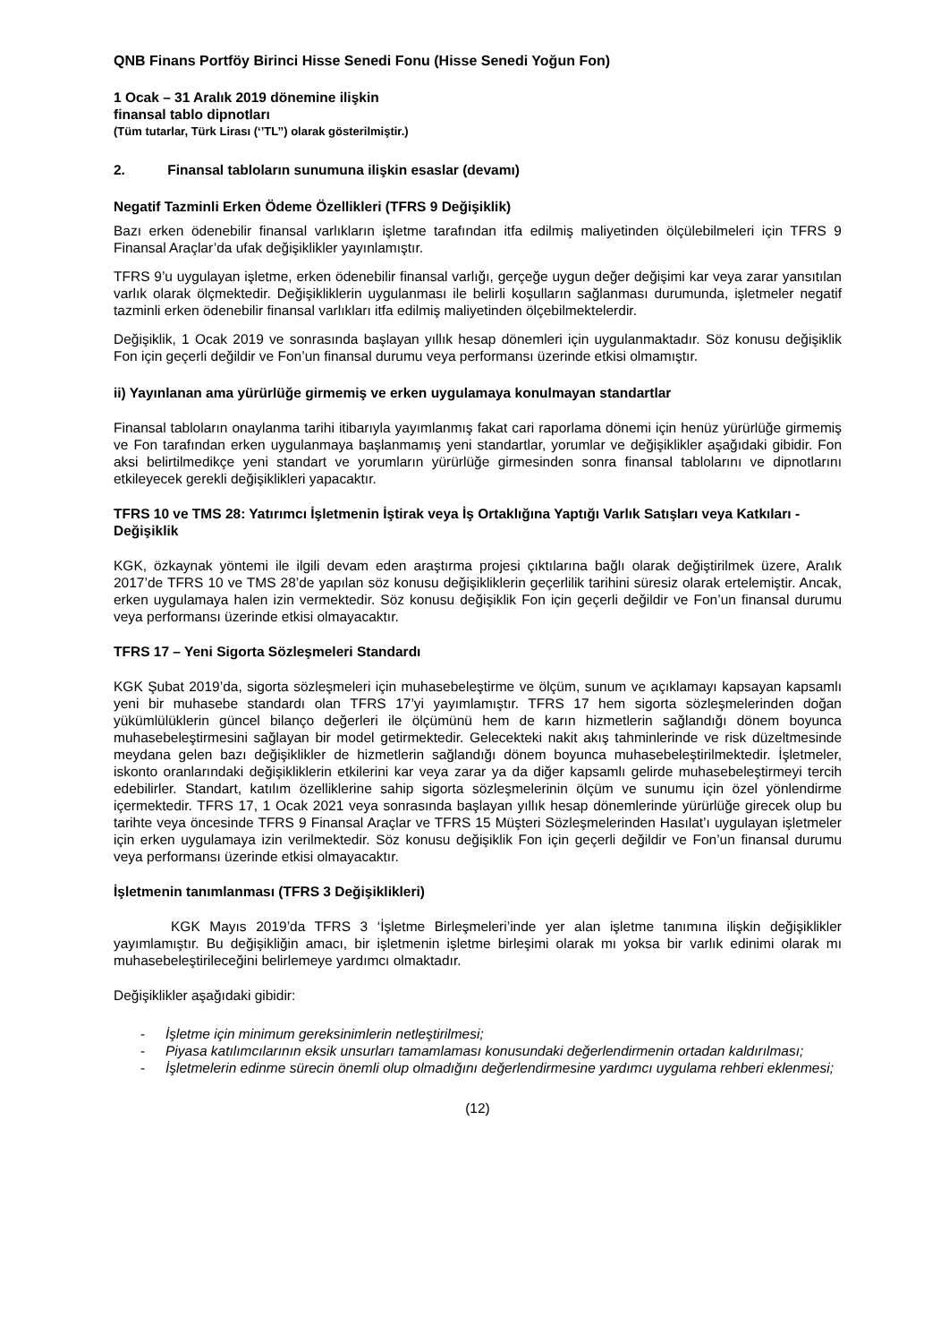QNB Finans Portföy Birinci Hisse Senedi Fonu (Hisse Senedi Yoğun Fon)
1 Ocak – 31 Aralık 2019 dönemine ilişkin
finansal tablo dipnotları
(Tüm tutarlar, Türk Lirası (‘’TL’’) olarak gösterilmiştir.)
2. Finansal tabloların sunumuna ilişkin esaslar (devamı)
Negatif Tazminli Erken Ödeme Özellikleri (TFRS 9 Değişiklik)
Bazı erken ödenebilir finansal varlıkların işletme tarafından itfa edilmiş maliyetinden ölçülebilmeleri için TFRS 9 Finansal Araçlar’da ufak değişiklikler yayınlamıştır.
TFRS 9’u uygulayan işletme, erken ödenebilir finansal varlığı, gerçeğe uygun değer değişimi kar veya zarar yansıtılan varlık olarak ölçmektedir. Değişikliklerin uygulanması ile belirli koşulların sağlanması durumunda, işletmeler negatif tazminli erken ödenebilir finansal varlıkları itfa edilmiş maliyetinden ölçebilmektelerdir.
Değişiklik, 1 Ocak 2019 ve sonrasında başlayan yıllık hesap dönemleri için uygulanmaktadır. Söz konusu değişiklik Fon için geçerli değildir ve Fon’un finansal durumu veya performansı üzerinde etkisi olmamıştır.
ii) Yayınlanan ama yürürlüğe girmemiş ve erken uygulamaya konulmayan standartlar
Finansal tabloların onaylanma tarihi itibarıyla yayımlanmış fakat cari raporlama dönemi için henüz yürürlüğe girmemiş ve Fon tarafından erken uygulanmaya başlanmamış yeni standartlar, yorumlar ve değişiklikler aşağıdaki gibidir. Fon aksi belirtilmedikçe yeni standart ve yorumların yürürlüğe girmesinden sonra finansal tablolarını ve dipnotlarını etkileyecek gerekli değişiklikleri yapacaktır.
TFRS 10 ve TMS 28: Yatırımcı İşletmenin İştirak veya İş Ortaklığına Yaptığı Varlık Satışları veya Katkıları - Değişiklik
KGK, özkaynak yöntemi ile ilgili devam eden araştırma projesi çıktılarına bağlı olarak değiştirilmek üzere, Aralık 2017’de TFRS 10 ve TMS 28’de yapılan söz konusu değişikliklerin geçerlilik tarihini süresiz olarak ertelemiştir. Ancak, erken uygulamaya halen izin vermektedir. Söz konusu değişiklik Fon için geçerli değildir ve Fon’un finansal durumu veya performansı üzerinde etkisi olmayacaktır.
TFRS 17 – Yeni Sigorta Sözleşmeleri Standardı
KGK Şubat 2019’da, sigorta sözleşmeleri için muhasebeleştirme ve ölçüm, sunum ve açıklamayı kapsayan kapsamlı yeni bir muhasebe standardı olan TFRS 17’yi yayımlamıştır. TFRS 17 hem sigorta sözleşmelerinden doğan yükümlülüklerin güncel bilanço değerleri ile ölçümünü hem de karın hizmetlerin sağlandığı dönem boyunca muhasebeleştirmesini sağlayan bir model getirmektedir. Gelecekteki nakit akış tahminlerinde ve risk düzeltmesinde meydana gelen bazı değişiklikler de hizmetlerin sağlandığı dönem boyunca muhasebeleştirilmektedir. İşletmeler, iskonto oranlarındaki değişikliklerin etkilerini kar veya zarar ya da diğer kapsamlı gelirde muhasebeleştirmeyi tercih edebilirler. Standart, katılım özelliklerine sahip sigorta sözleşmelerinin ölçüm ve sunumu için özel yönlendirme içermektedir. TFRS 17, 1 Ocak 2021 veya sonrasında başlayan yıllık hesap dönemlerinde yürürlüğe girecek olup bu tarihte veya öncesinde TFRS 9 Finansal Araçlar ve TFRS 15 Müşteri Sözleşmelerinden Hasılat’ı uygulayan işletmeler için erken uygulamaya izin verilmektedir. Söz konusu değişiklik Fon için geçerli değildir ve Fon’un finansal durumu veya performansı üzerinde etkisi olmayacaktır.
İşletmenin tanımlanması (TFRS 3 Değişiklikleri)
KGK Mayıs 2019’da TFRS 3 ‘İşletme Birleşmeleri’inde yer alan işletme tanımına ilişkin değişiklikler yayımlamıştır. Bu değişikliğin amacı, bir işletmenin işletme birleşimi olarak mı yoksa bir varlık edinimi olarak mı muhasebeleştirileceğini belirlemeye yardımcı olmaktadır.
Değişiklikler aşağıdaki gibidir:
- İşletme için minimum gereksinimlerin netleştirilmesi;
- Piyasa katılımcılarının eksik unsurları tamamlaması konusundaki değerlendirmenin ortadan kaldırılması;
- İşletmelerin edinme sürecin önemli olup olmadığını değerlendirmesine yardımcı uygulama rehberi eklenmesi;
(12)